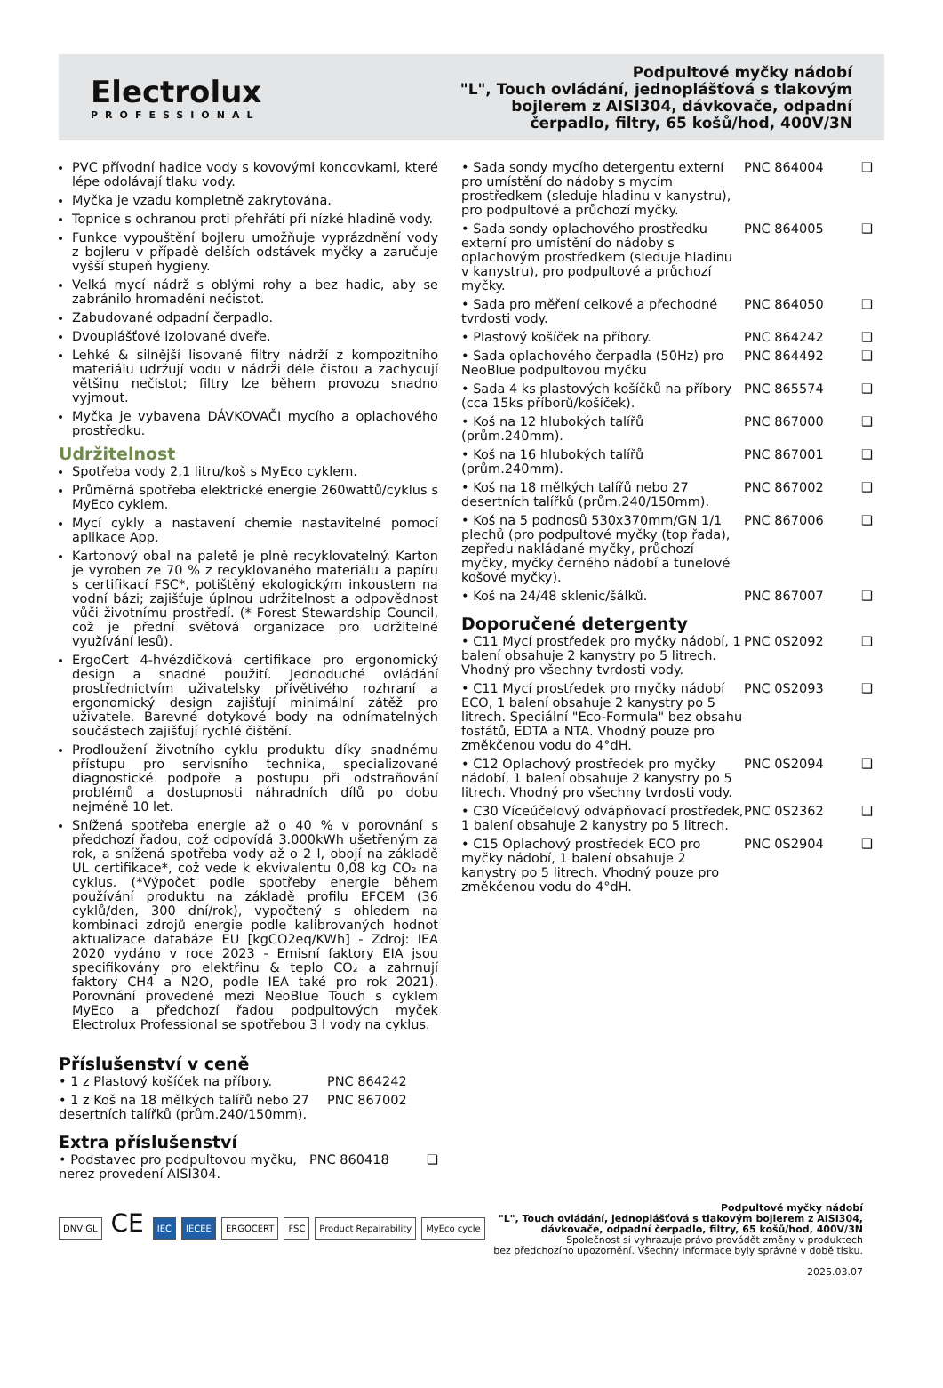Electrolux
PROFESSIONAL
Podpultové myčky nádobí
"L", Touch ovládání, jednoplášťová s tlakovým
bojlerem z AISI304, dávkovače, odpadní
čerpadlo, filtry, 65 košů/hod, 400V/3N
PVC přívodní hadice vody s kovovými koncovkami, které lépe odolávají tlaku vody.
Myčka je vzadu kompletně zakrytována.
Topnice s ochranou proti přehřátí při nízké hladině vody.
Funkce vypouštění bojleru umožňuje vyprázdnění vody z bojleru v případě delších odstávek myčky a zaručuje vyšší stupeň hygieny.
Velká mycí nádrž s oblými rohy a bez hadic, aby se zabránilo hromadění nečistot.
Zabudované odpadní čerpadlo.
Dvouplášťové izolované dveře.
Lehké & silnější lisované filtry nádrží z kompozitního materiálu udržují vodu v nádrži déle čistou a zachycují většinu nečistot; filtry lze během provozu snadno vyjmout.
Myčka je vybavena DÁVKOVAČI mycího a oplachového prostředku.
Udržitelnost
Spotřeba vody 2,1 litru/koš s MyEco cyklem.
Průměrná spotřeba elektrické energie 260wattů/cyklus s MyEco cyklem.
Mycí cykly a nastavení chemie nastavitelné pomocí aplikace App.
Kartonový obal na paletě je plně recyklovatelný. Karton je vyroben ze 70 % z recyklovaného materiálu a papíru s certifikací FSC*, potištěný ekologickým inkoustem na vodní bázi; zajišťuje úplnou udržitelnost a odpovědnost vůči životnímu prostředí. (* Forest Stewardship Council, což je přední světová organizace pro udržitelné využívání lesů).
ErgoCert 4-hvězdičková certifikace pro ergonomický design a snadné použití. Jednoduché ovládání prostřednictvím uživatelsky přívětivého rozhraní a ergonomický design zajišťují minimální zátěž pro uživatele. Barevné dotykové body na odnímatelných součástech zajišťují rychlé čištění.
Prodloužení životního cyklu produktu díky snadnému přístupu pro servisního technika, specializované diagnostické podpoře a postupu při odstraňování problémů a dostupnosti náhradních dílů po dobu nejméně 10 let.
Snížená spotřeba energie až o 40 % v porovnání s předchozí řadou, což odpovídá 3.000kWh ušetřeným za rok, a snížená spotřeba vody až o 2 l, obojí na základě UL certifikace*, což vede k ekvivalentu 0,08 kg CO₂ na cyklus. (*Výpočet podle spotřeby energie během používání produktu na základě profilu EFCEM (36 cyklů/den, 300 dní/rok), vypočtený s ohledem na kombinaci zdrojů energie podle kalibrovaných hodnot aktualizace databáze EU [kgCO2eq/KWh] - Zdroj: IEA 2020 vydáno v roce 2023 - Emisní faktory EIA jsou specifikovány pro elektřinu & teplo CO₂ a zahrnují faktory CH4 a N2O, podle IEA také pro rok 2021). Porovnání provedené mezi NeoBlue Touch s cyklem MyEco a předchozí řadou podpultových myček Electrolux Professional se spotřebou 3 l vody na cyklus.
Příslušenství v ceně
| • 1 z Plastový košíček na příbory. | PNC 864242 |
| • 1 z Koš na 18 mělkých talířů nebo 27 desertních talířků (prům.240/150mm). | PNC 867002 |
Extra příslušenství
| • Podstavec pro podpultovou myčku, nerez provedení AISI304. | PNC 860418 | ❑ |
| • Sada sondy mycího detergentu externí pro umístění do nádoby s mycím prostředkem (sleduje hladinu v kanystru), pro podpultové a průchozí myčky. | PNC 864004 | ❑ |
| • Sada sondy oplachového prostředku externí pro umístění do nádoby s oplachovým prostředkem (sleduje hladinu v kanystru), pro podpultové a průchozí myčky. | PNC 864005 | ❑ |
| • Sada pro měření celkové a přechodné tvrdosti vody. | PNC 864050 | ❑ |
| • Plastový košíček na příbory. | PNC 864242 | ❑ |
| • Sada oplachového čerpadla (50Hz) pro NeoBlue podpultovou myčku | PNC 864492 | ❑ |
| • Sada 4 ks plastových košíčků na příbory (cca 15ks příborů/košíček). | PNC 865574 | ❑ |
| • Koš na 12 hlubokých talířů (prům.240mm). | PNC 867000 | ❑ |
| • Koš na 16 hlubokých talířů (prům.240mm). | PNC 867001 | ❑ |
| • Koš na 18 mělkých talířů nebo 27 desertních talířků (prům.240/150mm). | PNC 867002 | ❑ |
| • Koš na 5 podnosů 530x370mm/GN 1/1 plechů (pro podpultové myčky (top řada), zepředu nakládané myčky, průchozí myčky, myčky černého nádobí a tunelové košové myčky). | PNC 867006 | ❑ |
| • Koš na 24/48 sklenic/šálků. | PNC 867007 | ❑ |
Doporučené detergenty
| • C11 Mycí prostředek pro myčky nádobí, 1 balení obsahuje 2 kanystry po 5 litrech. Vhodný pro všechny tvrdosti vody. | PNC 0S2092 | ❑ |
| • C11 Mycí prostředek pro myčky nádobí ECO, 1 balení obsahuje 2 kanystry po 5 litrech. Speciální "Eco-Formula" bez obsahu fosfátů, EDTA a NTA. Vhodný pouze pro změkčenou vodu do 4°dH. | PNC 0S2093 | ❑ |
| • C12 Oplachový prostředek pro myčky nádobí, 1 balení obsahuje 2 kanystry po 5 litrech. Vhodný pro všechny tvrdosti vody. | PNC 0S2094 | ❑ |
| • C30 Víceúčelový odvápňovací prostředek, 1 balení obsahuje 2 kanystry po 5 litrech. | PNC 0S2362 | ❑ |
| • C15 Oplachový prostředek ECO pro myčky nádobí, 1 balení obsahuje 2 kanystry po 5 litrech. Vhodný pouze pro změkčenou vodu do 4°dH. | PNC 0S2904 | ❑ |
DNV·GL CE IEC IECEE ERGOCERT FSC Product Repairability MyEco cycle
Podpultové myčky nádobí
"L", Touch ovládání, jednoplášťová s tlakovým bojlerem z AISI304,
dávkovače, odpadní čerpadlo, filtry, 65 košů/hod, 400V/3N
Společnost si vyhrazuje právo provádět změny v produktech
bez předchozího upozornění. Všechny informace byly správné v době tisku.
2025.03.07